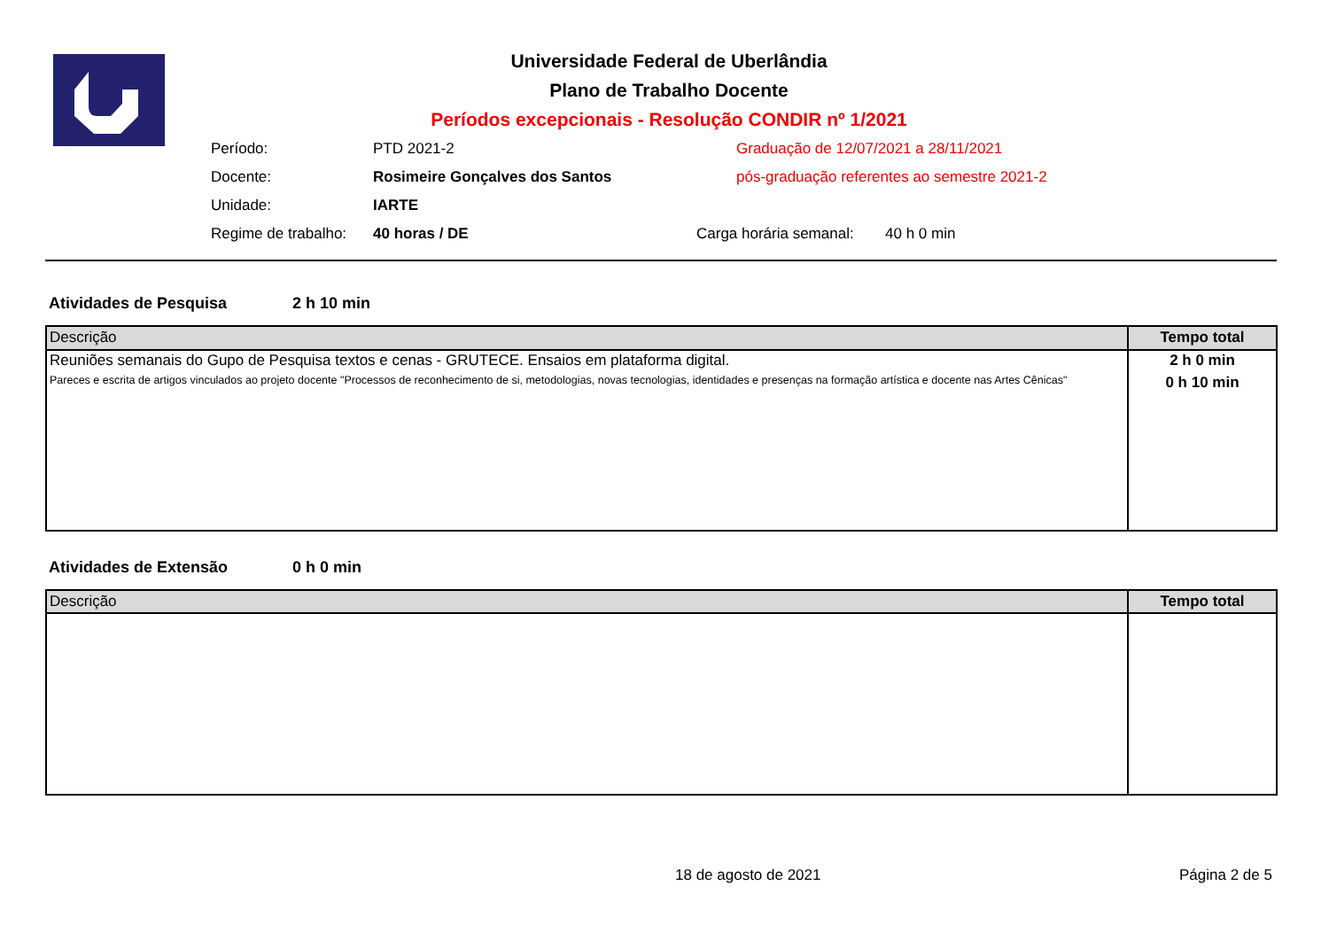Universidade Federal de Uberlândia
Plano de Trabalho Docente
Períodos excepcionais - Resolução CONDIR nº 1/2021
Período: PTD 2021-2 Graduação de 12/07/2021 a 28/11/2021
Docente: Rosimeire Gonçalves dos Santos pós-graduação referentes ao semestre 2021-2
Unidade: IARTE
Regime de trabalho: 40 horas / DE Carga horária semanal: 40 h 0 min
Atividades de Pesquisa 2 h 10 min
| Descrição | Tempo total |
| --- | --- |
| Reuniões semanais do Gupo de Pesquisa textos e cenas - GRUTECE. Ensaios em plataforma digital. | 2 h 0 min |
| Pareces e escrita de artigos vinculados ao projeto docente "Processos de reconhecimento de si, metodologias, novas tecnologias, identidades e presenças na formação artística e docente nas Artes Cênicas" | 0 h 10 min |
Atividades de Extensão 0 h 0 min
| Descrição | Tempo total |
| --- | --- |
18 de agosto de 2021 Página 2 de 5